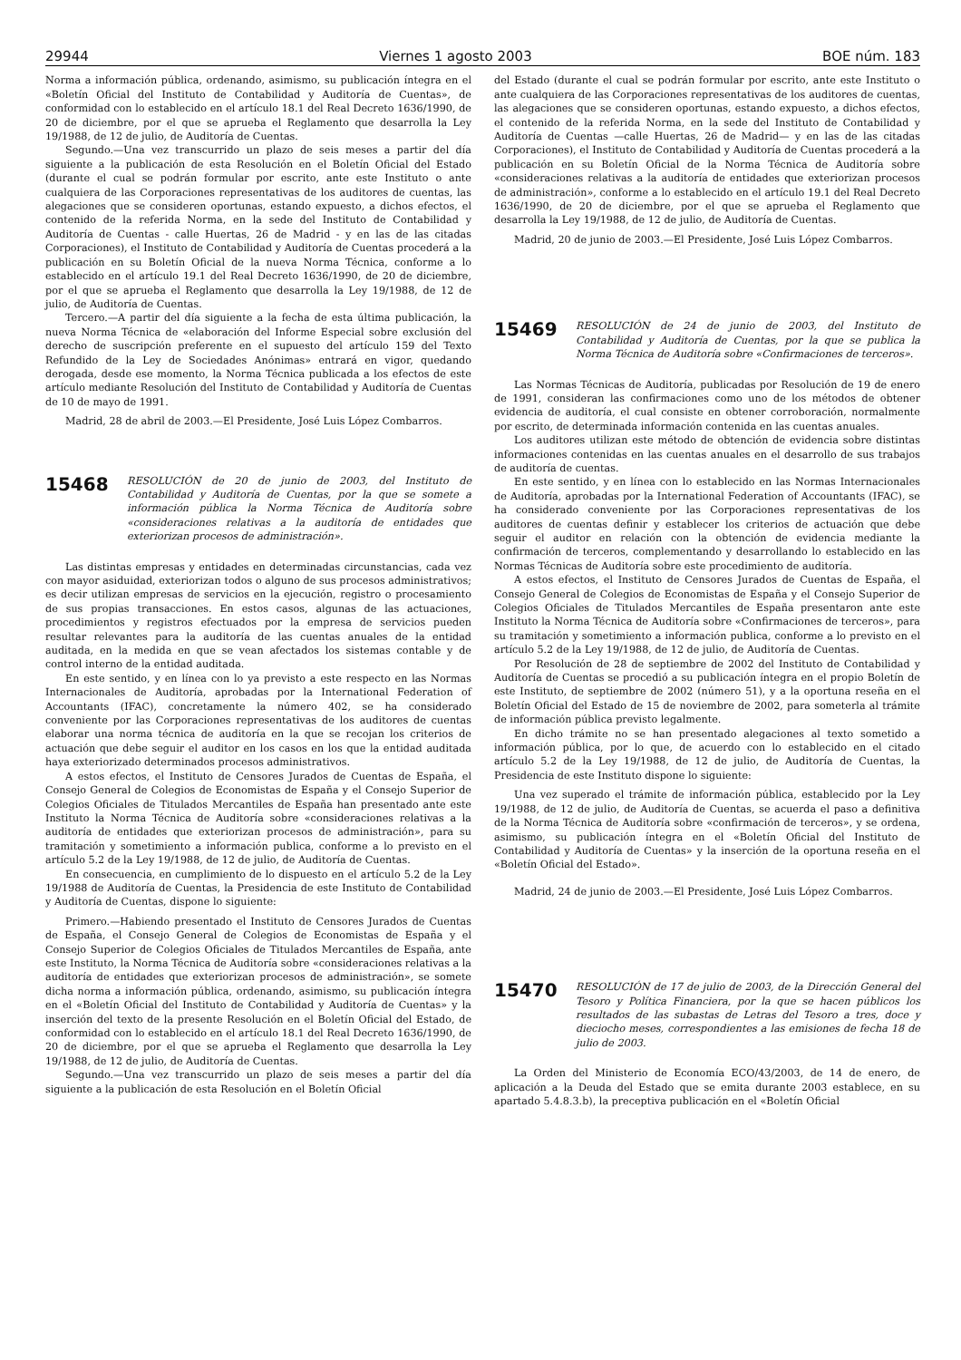29944 Viernes 1 agosto 2003 BOE núm. 183
Norma a información pública, ordenando, asimismo, su publicación íntegra en el «Boletín Oficial del Instituto de Contabilidad y Auditoría de Cuentas», de conformidad con lo establecido en el artículo 18.1 del Real Decreto 1636/1990, de 20 de diciembre, por el que se aprueba el Reglamento que desarrolla la Ley 19/1988, de 12 de julio, de Auditoría de Cuentas.
Segundo.—Una vez transcurrido un plazo de seis meses a partir del día siguiente a la publicación de esta Resolución en el Boletín Oficial del Estado (durante el cual se podrán formular por escrito, ante este Instituto o ante cualquiera de las Corporaciones representativas de los auditores de cuentas, las alegaciones que se consideren oportunas, estando expuesto, a dichos efectos, el contenido de la referida Norma, en la sede del Instituto de Contabilidad y Auditoría de Cuentas - calle Huertas, 26 de Madrid - y en las de las citadas Corporaciones), el Instituto de Contabilidad y Auditoría de Cuentas procederá a la publicación en su Boletín Oficial de la nueva Norma Técnica, conforme a lo establecido en el artículo 19.1 del Real Decreto 1636/1990, de 20 de diciembre, por el que se aprueba el Reglamento que desarrolla la Ley 19/1988, de 12 de julio, de Auditoría de Cuentas.
Tercero.—A partir del día siguiente a la fecha de esta última publicación, la nueva Norma Técnica de «elaboración del Informe Especial sobre exclusión del derecho de suscripción preferente en el supuesto del artículo 159 del Texto Refundido de la Ley de Sociedades Anónimas» entrará en vigor, quedando derogada, desde ese momento, la Norma Técnica publicada a los efectos de este artículo mediante Resolución del Instituto de Contabilidad y Auditoría de Cuentas de 10 de mayo de 1991.
Madrid, 28 de abril de 2003.—El Presidente, José Luis López Combarros.
15468
RESOLUCIÓN de 20 de junio de 2003, del Instituto de Contabilidad y Auditoría de Cuentas, por la que se somete a información pública la Norma Técnica de Auditoría sobre «consideraciones relativas a la auditoría de entidades que exteriorizan procesos de administración».
Las distintas empresas y entidades en determinadas circunstancias, cada vez con mayor asiduidad, exteriorizan todos o alguno de sus procesos administrativos; es decir utilizan empresas de servicios en la ejecución, registro o procesamiento de sus propias transacciones. En estos casos, algunas de las actuaciones, procedimientos y registros efectuados por la empresa de servicios pueden resultar relevantes para la auditoría de las cuentas anuales de la entidad auditada, en la medida en que se vean afectados los sistemas contable y de control interno de la entidad auditada.
En este sentido, y en línea con lo ya previsto a este respecto en las Normas Internacionales de Auditoría, aprobadas por la International Federation of Accountants (IFAC), concretamente la número 402, se ha considerado conveniente por las Corporaciones representativas de los auditores de cuentas elaborar una norma técnica de auditoría en la que se recojan los criterios de actuación que debe seguir el auditor en los casos en los que la entidad auditada haya exteriorizado determinados procesos administrativos.
A estos efectos, el Instituto de Censores Jurados de Cuentas de España, el Consejo General de Colegios de Economistas de España y el Consejo Superior de Colegios Oficiales de Titulados Mercantiles de España han presentado ante este Instituto la Norma Técnica de Auditoría sobre «consideraciones relativas a la auditoría de entidades que exteriorizan procesos de administración», para su tramitación y sometimiento a información publica, conforme a lo previsto en el artículo 5.2 de la Ley 19/1988, de 12 de julio, de Auditoría de Cuentas.
En consecuencia, en cumplimiento de lo dispuesto en el artículo 5.2 de la Ley 19/1988 de Auditoría de Cuentas, la Presidencia de este Instituto de Contabilidad y Auditoría de Cuentas, dispone lo siguiente:
Primero.—Habiendo presentado el Instituto de Censores Jurados de Cuentas de España, el Consejo General de Colegios de Economistas de España y el Consejo Superior de Colegios Oficiales de Titulados Mercantiles de España, ante este Instituto, la Norma Técnica de Auditoría sobre «consideraciones relativas a la auditoría de entidades que exteriorizan procesos de administración», se somete dicha norma a información pública, ordenando, asimismo, su publicación íntegra en el «Boletín Oficial del Instituto de Contabilidad y Auditoría de Cuentas» y la inserción del texto de la presente Resolución en el Boletín Oficial del Estado, de conformidad con lo establecido en el artículo 18.1 del Real Decreto 1636/1990, de 20 de diciembre, por el que se aprueba el Reglamento que desarrolla la Ley 19/1988, de 12 de julio, de Auditoría de Cuentas.
Segundo.—Una vez transcurrido un plazo de seis meses a partir del día siguiente a la publicación de esta Resolución en el Boletín Oficial
del Estado (durante el cual se podrán formular por escrito, ante este Instituto o ante cualquiera de las Corporaciones representativas de los auditores de cuentas, las alegaciones que se consideren oportunas, estando expuesto, a dichos efectos, el contenido de la referida Norma, en la sede del Instituto de Contabilidad y Auditoría de Cuentas —calle Huertas, 26 de Madrid— y en las de las citadas Corporaciones), el Instituto de Contabilidad y Auditoría de Cuentas procederá a la publicación en su Boletín Oficial de la Norma Técnica de Auditoría sobre «consideraciones relativas a la auditoría de entidades que exteriorizan procesos de administración», conforme a lo establecido en el artículo 19.1 del Real Decreto 1636/1990, de 20 de diciembre, por el que se aprueba el Reglamento que desarrolla la Ley 19/1988, de 12 de julio, de Auditoría de Cuentas.
Madrid, 20 de junio de 2003.—El Presidente, José Luis López Combarros.
15469
RESOLUCIÓN de 24 de junio de 2003, del Instituto de Contabilidad y Auditoría de Cuentas, por la que se publica la Norma Técnica de Auditoría sobre «Confirmaciones de terceros».
Las Normas Técnicas de Auditoría, publicadas por Resolución de 19 de enero de 1991, consideran las confirmaciones como uno de los métodos de obtener evidencia de auditoría, el cual consiste en obtener corroboración, normalmente por escrito, de determinada información contenida en las cuentas anuales.
Los auditores utilizan este método de obtención de evidencia sobre distintas informaciones contenidas en las cuentas anuales en el desarrollo de sus trabajos de auditoría de cuentas.
En este sentido, y en línea con lo establecido en las Normas Internacionales de Auditoría, aprobadas por la International Federation of Accountants (IFAC), se ha considerado conveniente por las Corporaciones representativas de los auditores de cuentas definir y establecer los criterios de actuación que debe seguir el auditor en relación con la obtención de evidencia mediante la confirmación de terceros, complementando y desarrollando lo establecido en las Normas Técnicas de Auditoría sobre este procedimiento de auditoría.
A estos efectos, el Instituto de Censores Jurados de Cuentas de España, el Consejo General de Colegios de Economistas de España y el Consejo Superior de Colegios Oficiales de Titulados Mercantiles de España presentaron ante este Instituto la Norma Técnica de Auditoría sobre «Confirmaciones de terceros», para su tramitación y sometimiento a información publica, conforme a lo previsto en el artículo 5.2 de la Ley 19/1988, de 12 de julio, de Auditoría de Cuentas.
Por Resolución de 28 de septiembre de 2002 del Instituto de Contabilidad y Auditoría de Cuentas se procedió a su publicación íntegra en el propio Boletín de este Instituto, de septiembre de 2002 (número 51), y a la oportuna reseña en el Boletín Oficial del Estado de 15 de noviembre de 2002, para someterla al trámite de información pública previsto legalmente.
En dicho trámite no se han presentado alegaciones al texto sometido a información pública, por lo que, de acuerdo con lo establecido en el citado artículo 5.2 de la Ley 19/1988, de 12 de julio, de Auditoría de Cuentas, la Presidencia de este Instituto dispone lo siguiente:
Una vez superado el trámite de información pública, establecido por la Ley 19/1988, de 12 de julio, de Auditoría de Cuentas, se acuerda el paso a definitiva de la Norma Técnica de Auditoría sobre «confirmación de terceros», y se ordena, asimismo, su publicación íntegra en el «Boletín Oficial del Instituto de Contabilidad y Auditoría de Cuentas» y la inserción de la oportuna reseña en el «Boletín Oficial del Estado».
Madrid, 24 de junio de 2003.—El Presidente, José Luis López Combarros.
15470
RESOLUCIÓN de 17 de julio de 2003, de la Dirección General del Tesoro y Política Financiera, por la que se hacen públicos los resultados de las subastas de Letras del Tesoro a tres, doce y dieciocho meses, correspondientes a las emisiones de fecha 18 de julio de 2003.
La Orden del Ministerio de Economía ECO/43/2003, de 14 de enero, de aplicación a la Deuda del Estado que se emita durante 2003 establece, en su apartado 5.4.8.3.b), la preceptiva publicación en el «Boletín Oficial